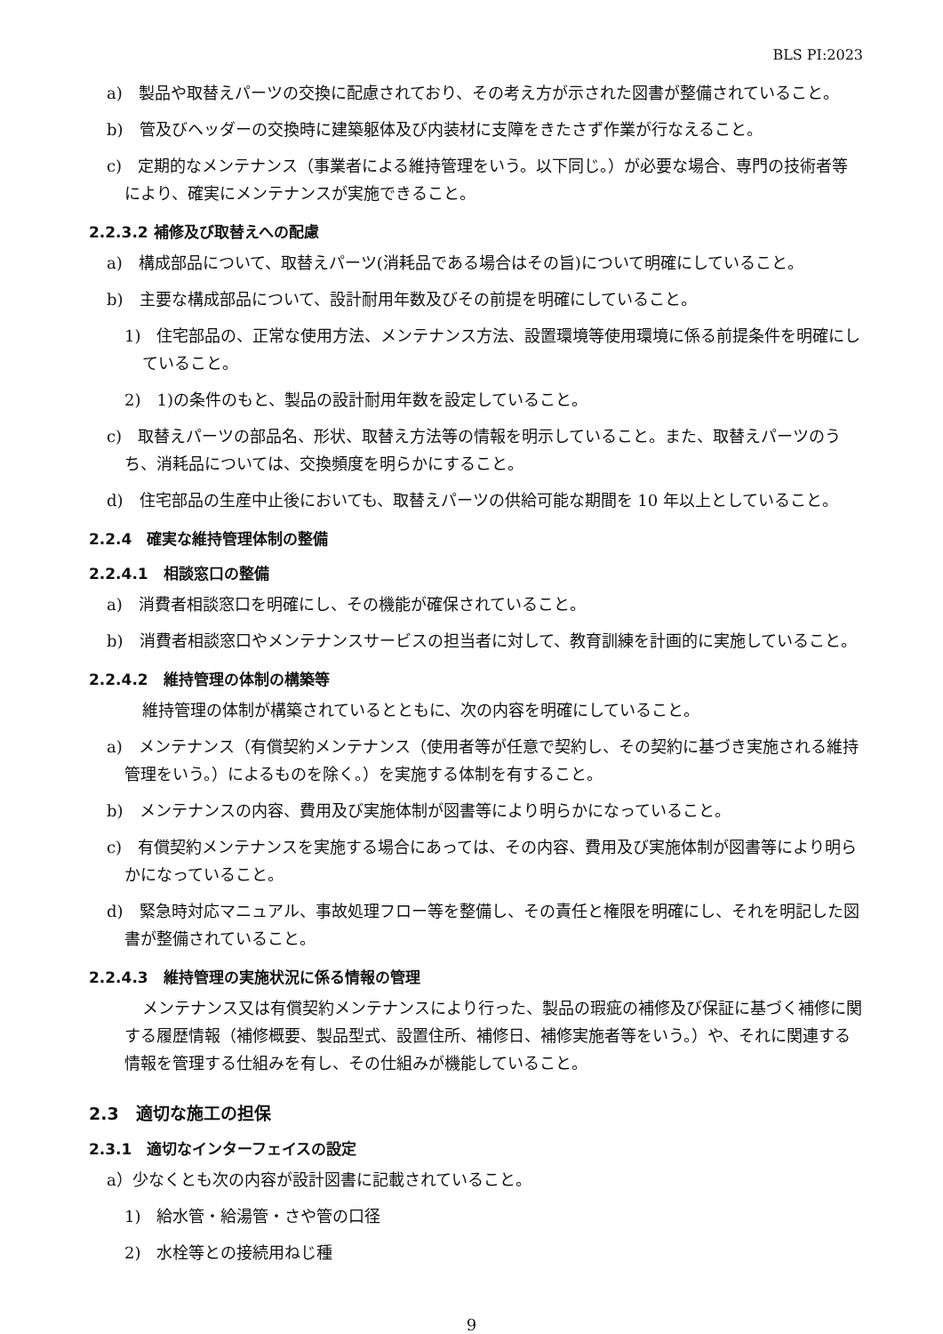BLS PI:2023
a)　製品や取替えパーツの交換に配慮されており、その考え方が示された図書が整備されていること。
b)　管及びヘッダーの交換時に建築躯体及び内装材に支障をきたさず作業が行なえること。
c)　定期的なメンテナンス（事業者による維持管理をいう。以下同じ。）が必要な場合、専門の技術者等により、確実にメンテナンスが実施できること。
2.2.3.2 補修及び取替えへの配慮
a)　構成部品について、取替えパーツ(消耗品である場合はその旨)について明確にしていること。
b)　主要な構成部品について、設計耐用年数及びその前提を明確にしていること。
1)　住宅部品の、正常な使用方法、メンテナンス方法、設置環境等使用環境に係る前提条件を明確にしていること。
2)　1)の条件のもと、製品の設計耐用年数を設定していること。
c)　取替えパーツの部品名、形状、取替え方法等の情報を明示していること。また、取替えパーツのうち、消耗品については、交換頻度を明らかにすること。
d)　住宅部品の生産中止後においても、取替えパーツの供給可能な期間を 10 年以上としていること。
2.2.4　確実な維持管理体制の整備
2.2.4.1　相談窓口の整備
a)　消費者相談窓口を明確にし、その機能が確保されていること。
b)　消費者相談窓口やメンテナンスサービスの担当者に対して、教育訓練を計画的に実施していること。
2.2.4.2　維持管理の体制の構築等
維持管理の体制が構築されているとともに、次の内容を明確にしていること。
a)　メンテナンス（有償契約メンテナンス（使用者等が任意で契約し、その契約に基づき実施される維持管理をいう。）によるものを除く。）を実施する体制を有すること。
b)　メンテナンスの内容、費用及び実施体制が図書等により明らかになっていること。
c)　有償契約メンテナンスを実施する場合にあっては、その内容、費用及び実施体制が図書等により明らかになっていること。
d)　緊急時対応マニュアル、事故処理フロー等を整備し、その責任と権限を明確にし、それを明記した図書が整備されていること。
2.2.4.3　維持管理の実施状況に係る情報の管理
メンテナンス又は有償契約メンテナンスにより行った、製品の瑕疵の補修及び保証に基づく補修に関する履歴情報（補修概要、製品型式、設置住所、補修日、補修実施者等をいう。）や、それに関連する情報を管理する仕組みを有し、その仕組みが機能していること。
2.3　適切な施工の担保
2.3.1　適切なインターフェイスの設定
a）少なくとも次の内容が設計図書に記載されていること。
1)　給水管・給湯管・さや管の口径
2)　水栓等との接続用ねじ種
9